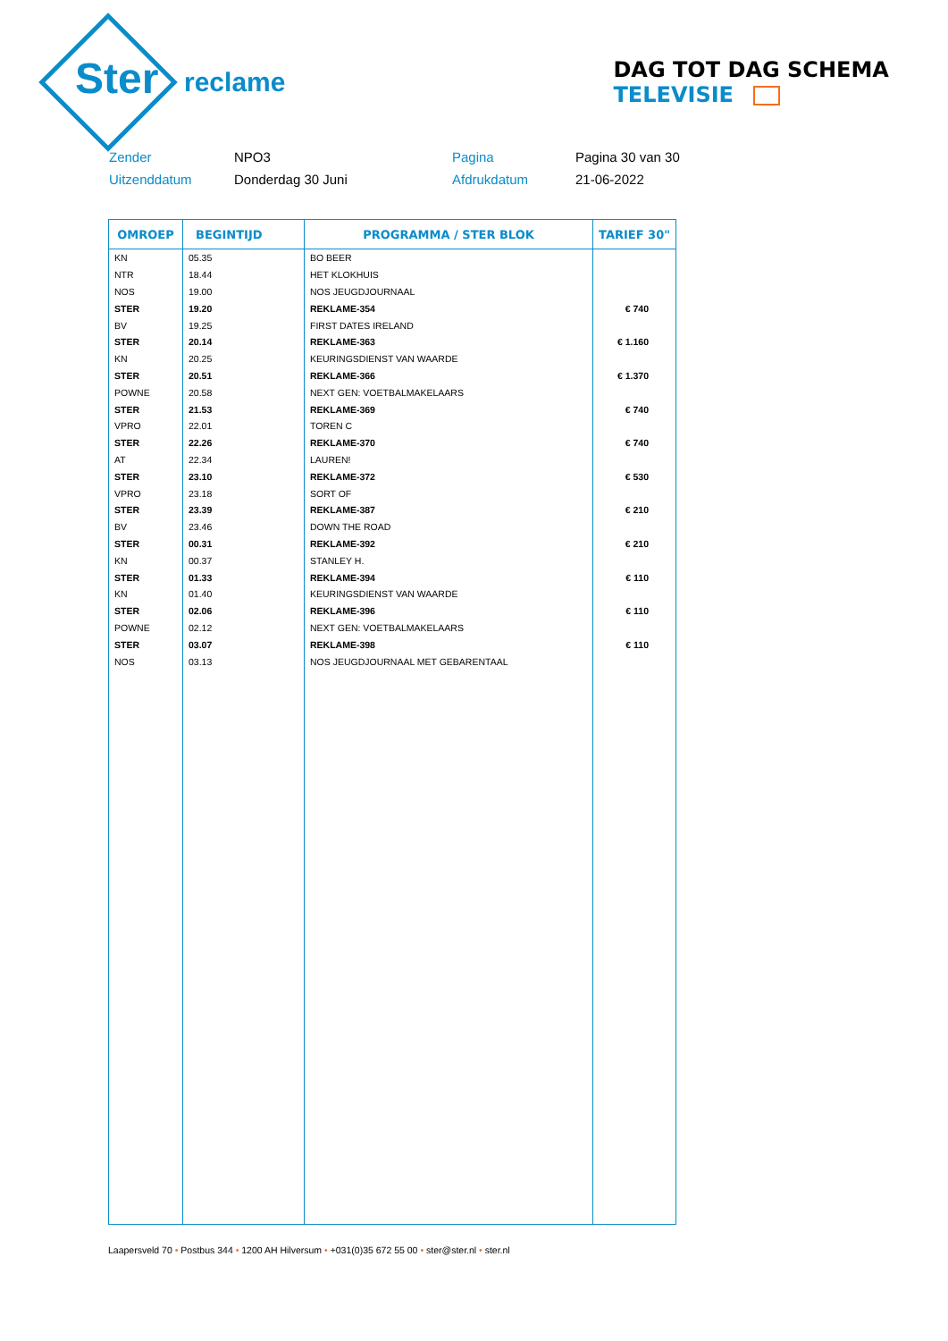Ster
reclame
DAG TOT DAG SCHEMA TELEVISIE
Zender
NPO3
Pagina
Pagina 30 van 30
Uitzenddatum
Donderdag 30 Juni
Afdrukdatum
21-06-2022
| OMROEP | BEGINTIJD | PROGRAMMA / STER BLOK | TARIEF 30" |
| --- | --- | --- | --- |
| KN | 05.35 | BO BEER | |
| NTR | 18.44 | HET KLOKHUIS | |
| NOS | 19.00 | NOS JEUGDJOURNAAL | |
| STER | 19.20 | REKLAME-354 | € 740 |
| BV | 19.25 | FIRST DATES IRELAND | |
| STER | 20.14 | REKLAME-363 | € 1.160 |
| KN | 20.25 | KEURINGSDIENST VAN WAARDE | |
| STER | 20.51 | REKLAME-366 | € 1.370 |
| POWNE | 20.58 | NEXT GEN: VOETBALMAKELAARS | |
| STER | 21.53 | REKLAME-369 | € 740 |
| VPRO | 22.01 | TOREN C | |
| STER | 22.26 | REKLAME-370 | € 740 |
| AT | 22.34 | LAUREN! | |
| STER | 23.10 | REKLAME-372 | € 530 |
| VPRO | 23.18 | SORT OF | |
| STER | 23.39 | REKLAME-387 | € 210 |
| BV | 23.46 | DOWN THE ROAD | |
| STER | 00.31 | REKLAME-392 | € 210 |
| KN | 00.37 | STANLEY H. | |
| STER | 01.33 | REKLAME-394 | € 110 |
| KN | 01.40 | KEURINGSDIENST VAN WAARDE | |
| STER | 02.06 | REKLAME-396 | € 110 |
| POWNE | 02.12 | NEXT GEN: VOETBALMAKELAARS | |
| STER | 03.07 | REKLAME-398 | € 110 |
| NOS | 03.13 | NOS JEUGDJOURNAAL MET GEBARENTAAL | |
Laapersveld 70 • Postbus 344 • 1200 AH Hilversum • +031(0)35 672 55 00 • ster@ster.nl • ster.nl